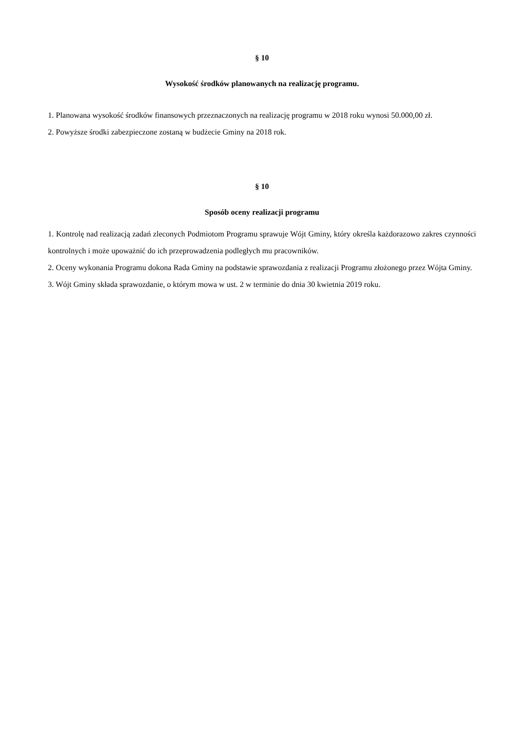§ 10
Wysokość środków planowanych na realizację programu.
1. Planowana wysokość środków finansowych przeznaczonych na realizację programu w 2018 roku wynosi 50.000,00 zł.
2. Powyższe środki zabezpieczone zostaną w budżecie Gminy na 2018 rok.
§ 10
Sposób oceny realizacji programu
1. Kontrolę nad realizacją zadań zleconych Podmiotom Programu sprawuje Wójt Gminy, który określa każdorazowo zakres czynności kontrolnych i może upoważnić do ich przeprowadzenia podległych mu pracowników.
2. Oceny wykonania Programu dokona Rada Gminy na podstawie sprawozdania z realizacji Programu złożonego przez Wójta Gminy.
3. Wójt Gminy składa sprawozdanie, o którym mowa w ust. 2 w terminie do dnia 30 kwietnia 2019 roku.